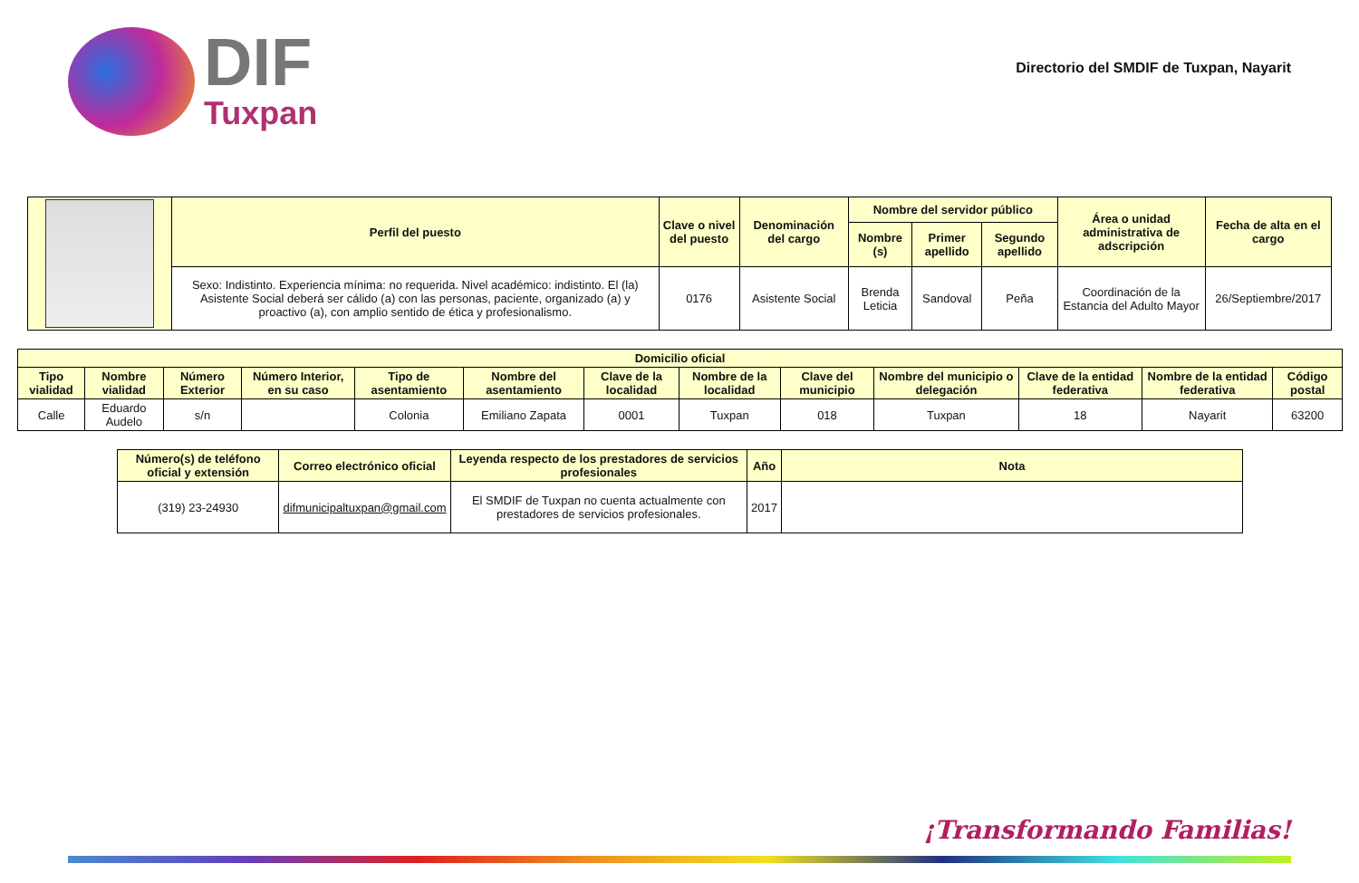DIF
Tuxpan
Directorio del SMDIF de Tuxpan, Nayarit
| | Perfil del puesto | Clave o nivel del puesto | Denominación del cargo | Nombre del servidor público | | | Área o unidad administrativa de adscripción | Fecha de alta en el cargo |
| --- | --- | --- | --- | --- | --- | --- | --- | --- |
| | | | | Nombre (s) | Primer apellido | Segundo apellido | | |
| | Sexo: Indistinto. Experiencia mínima: no requerida. Nivel académico: indistinto. El (la) Asistente Social deberá ser cálido (a) con las personas, paciente, organizado (a) y proactivo (a), con amplio sentido de ética y profesionalismo. | 0176 | Asistente Social | Brenda Leticia | Sandoval | Peña | Coordinación de la Estancia del Adulto Mayor | 26/Septiembre/2017 |
| Domicilio oficial | | | | | | | | | | | | |
| --- | --- | --- | --- | --- | --- | --- | --- | --- | --- | --- | --- | --- |
| Tipo vialidad | Nombre vialidad | Número Exterior | Número Interior, en su caso | Tipo de asentamiento | Nombre del asentamiento | Clave de la localidad | Nombre de la localidad | Clave del municipio | Nombre del municipio o delegación | Clave de la entidad federativa | Nombre de la entidad federativa | Código postal |
| Calle | Eduardo Audelo | s/n | | Colonia | Emiliano Zapata | 0001 | Tuxpan | 018 | Tuxpan | 18 | Nayarit | 63200 |
| Número(s) de teléfono oficial y extensión | Correo electrónico oficial | Leyenda respecto de los prestadores de servicios profesionales | Año | Nota |
| --- | --- | --- | --- | --- |
| (319) 23-24930 | difmunicipaltuxpan@gmail.com | El SMDIF de Tuxpan no cuenta actualmente con prestadores de servicios profesionales. | 2017 | |
¡Transformando Familias!